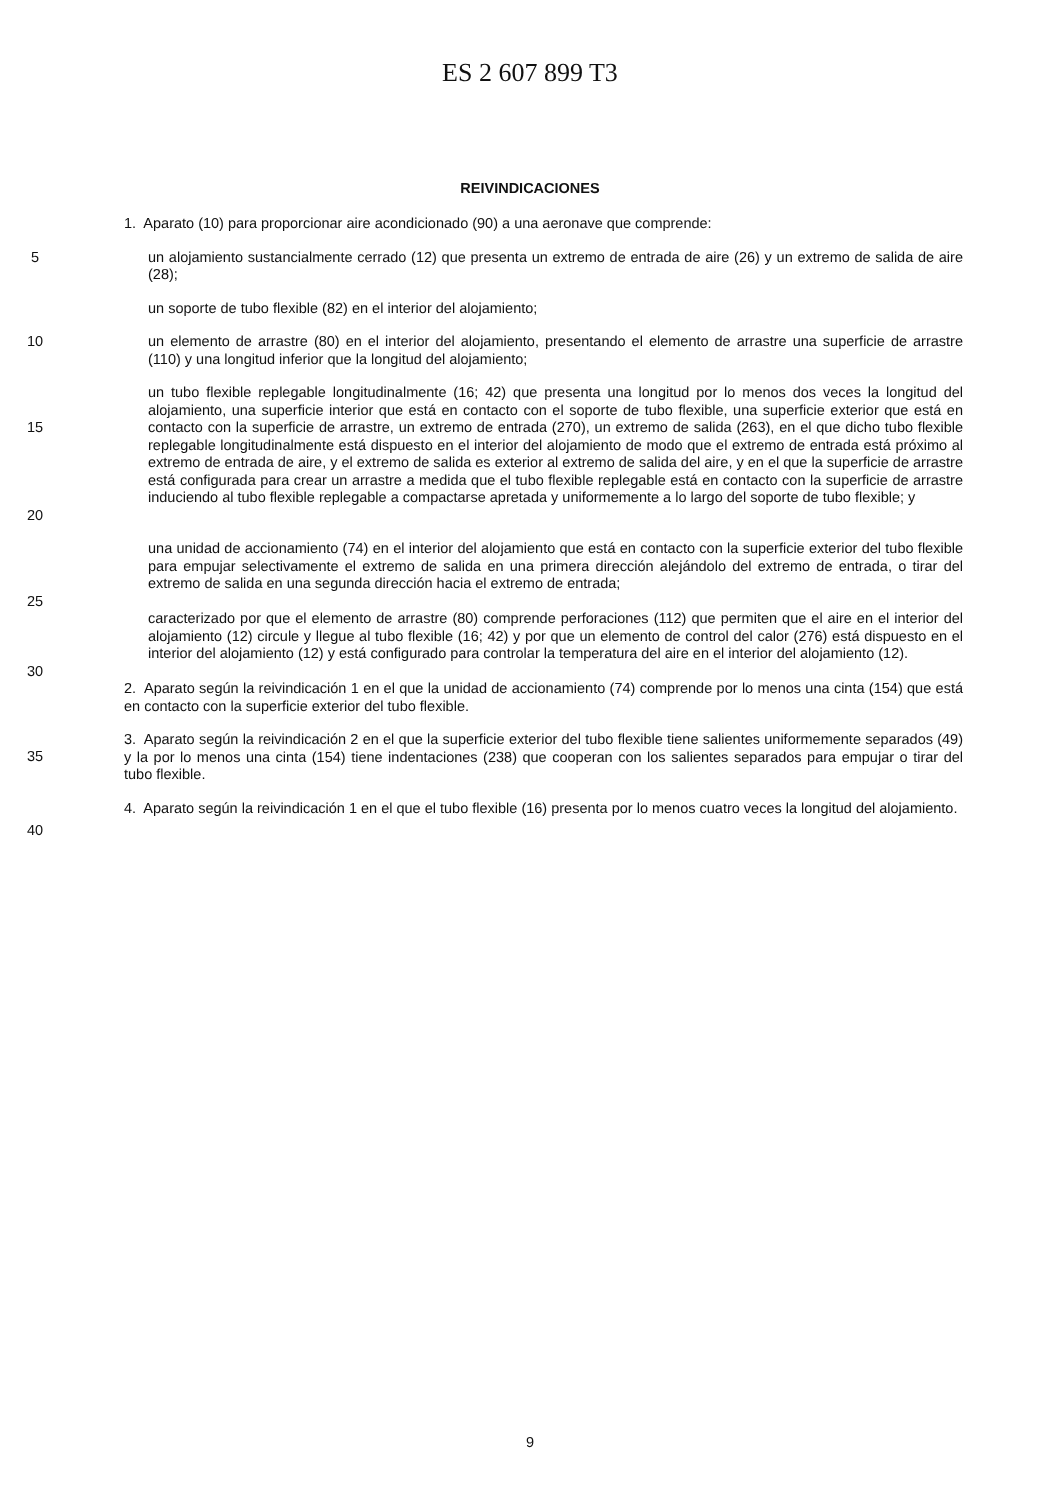ES 2 607 899 T3
REIVINDICACIONES
1. Aparato (10) para proporcionar aire acondicionado (90) a una aeronave que comprende:
5 un alojamiento sustancialmente cerrado (12) que presenta un extremo de entrada de aire (26) y un extremo de salida de aire (28);
un soporte de tubo flexible (82) en el interior del alojamiento;
10 un elemento de arrastre (80) en el interior del alojamiento, presentando el elemento de arrastre una superficie de arrastre (110) y una longitud inferior que la longitud del alojamiento;
15
20
un tubo flexible replegable longitudinalmente (16; 42) que presenta una longitud por lo menos dos veces la longitud del alojamiento, una superficie interior que está en contacto con el soporte de tubo flexible, una superficie exterior que está en contacto con la superficie de arrastre, un extremo de entrada (270), un extremo de salida (263), en el que dicho tubo flexible replegable longitudinalmente está dispuesto en el interior del alojamiento de modo que el extremo de entrada está próximo al extremo de entrada de aire, y el extremo de salida es exterior al extremo de salida del aire, y en el que la superficie de arrastre está configurada para crear un arrastre a medida que el tubo flexible replegable está en contacto con la superficie de arrastre induciendo al tubo flexible replegable a compactarse apretada y uniformemente a lo largo del soporte de tubo flexible; y
una unidad de accionamiento (74) en el interior del alojamiento que está en contacto con la superficie exterior del tubo flexible para empujar selectivamente el extremo de salida en una primera dirección alejándolo del extremo de entrada, o tirar del extremo de salida en una segunda dirección hacia el extremo de entrada;
25
caracterizado por que el elemento de arrastre (80) comprende perforaciones (112) que permiten que el aire en el interior del alojamiento (12) circule y llegue al tubo flexible (16; 42) y por que un elemento de control del calor (276) está dispuesto en el interior del alojamiento (12) y está configurado para controlar la temperatura del aire en el interior del alojamiento (12).
30
2. Aparato según la reivindicación 1 en el que la unidad de accionamiento (74) comprende por lo menos una cinta (154) que está en contacto con la superficie exterior del tubo flexible.
35
3. Aparato según la reivindicación 2 en el que la superficie exterior del tubo flexible tiene salientes uniformemente separados (49) y la por lo menos una cinta (154) tiene indentaciones (238) que cooperan con los salientes separados para empujar o tirar del tubo flexible.
4. Aparato según la reivindicación 1 en el que el tubo flexible (16) presenta por lo menos cuatro veces la longitud del alojamiento.
40
9